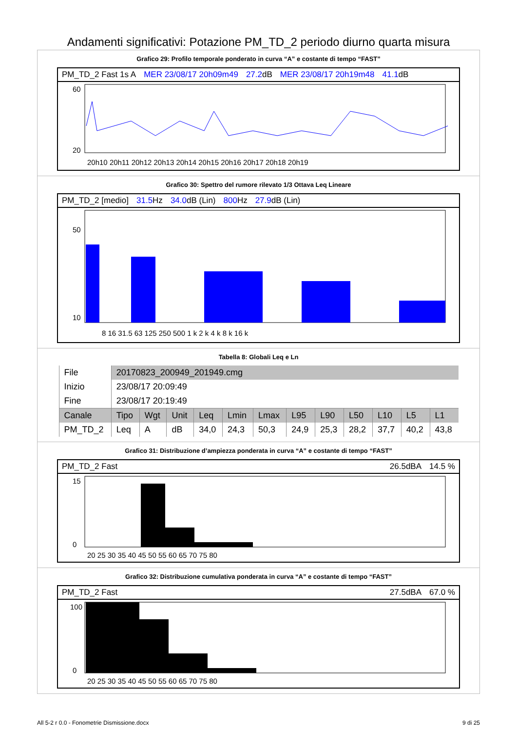Andamenti significativi: Potazione PM_TD_2 periodo diurno quarta misura
Grafico 29: Profilo temporale ponderato in curva “A” e costante di tempo “FAST”
PM_TD_2 Fast 1s A MER 23/08/17 20h09m49 27.2dB MER 23/08/17 20h19m48 41.1dB
60
20
20h10 20h11 20h12 20h13 20h14 20h15 20h16 20h17 20h18 20h19
Grafico 30: Spettro del rumore rilevato 1/3 Ottava Leq Lineare
PM_TD_2 [medio] 31.5 Hz 34.0dB (Lin) 800 Hz 27.9dB (Lin)
50
10
8 16 31.5 63 125 250 500 1 k 2 k 4 k 8 k 16 k
Tabella 8: Globali Leq e Ln
| File | 20170823_200949_201949.cmg | | | | | | | | | | | |
| Inizio | 23/08/17 20:09:49 | | | | | | | | | | | |
| Fine | 23/08/17 20:19:49 | | | | | | | | | | | |
| Canale | Tipo | Wgt | Unit | Leq | Lmin | Lmax | L95 | L90 | L50 | L10 | L5 | L1 |
| PM_TD_2 | Leq | A | dB | 34,0 | 24,3 | 50,3 | 24,9 | 25,3 | 28,2 | 37,7 | 40,2 | 43,8 |
Grafico 31: Distribuzione d’ampiezza ponderata in curva “A” e costante di tempo “FAST”
PM_TD_2 Fast 26.5dBA 14.5 %
15
0
20 25 30 35 40 45 50 55 60 65 70 75 80
Grafico 32: Distribuzione cumulativa ponderata in curva “A” e costante di tempo “FAST”
PM_TD_2 Fast 27.5dBA 67.0 %
100
0
20 25 30 35 40 45 50 55 60 65 70 75 80
All 5-2 r 0.0 - Fonometrie Dismissione.docx 9 di 25